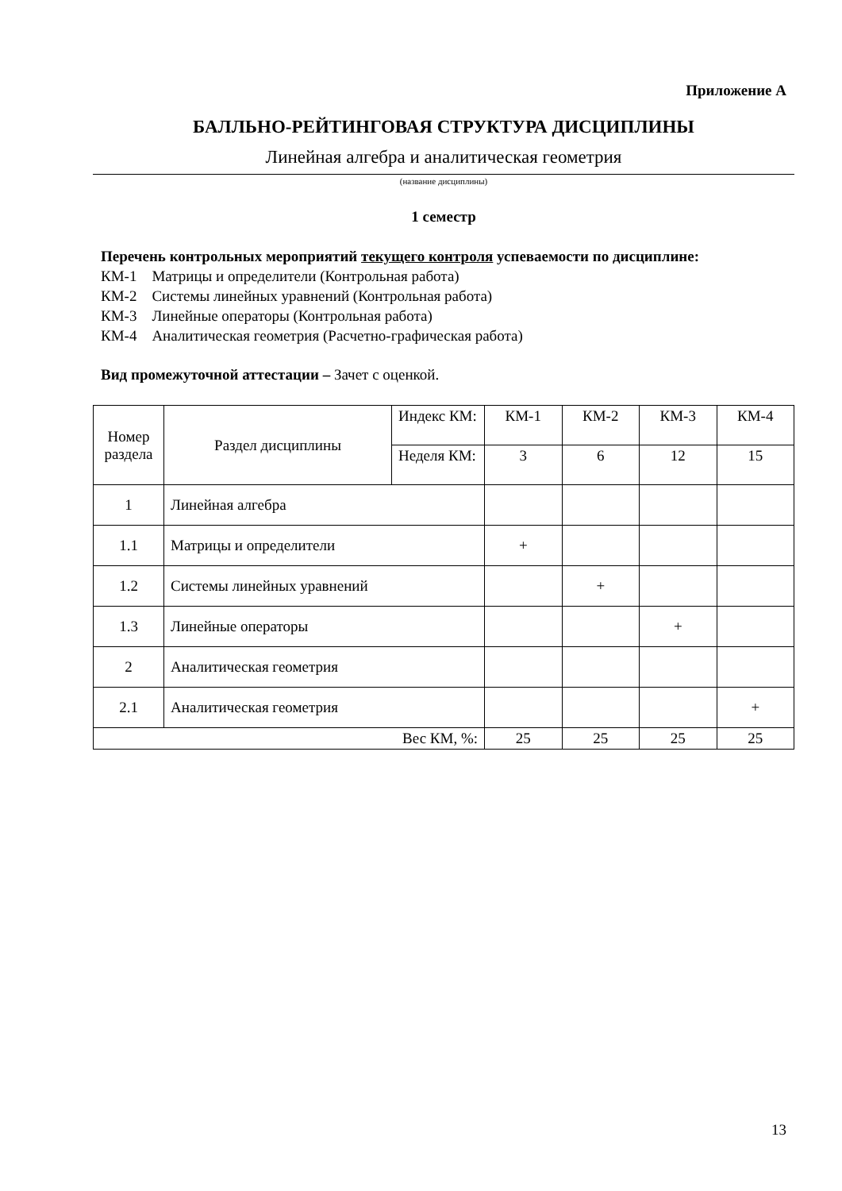Приложение А
БАЛЛЬНО-РЕЙТИНГОВАЯ СТРУКТУРА ДИСЦИПЛИНЫ
Линейная алгебра и аналитическая геометрия
(название дисциплины)
1 семестр
Перечень контрольных мероприятий текущего контроля успеваемости по дисциплине:
КМ-1 Матрицы и определители (Контрольная работа)
КМ-2 Системы линейных уравнений (Контрольная работа)
КМ-3 Линейные операторы (Контрольная работа)
КМ-4 Аналитическая геометрия (Расчетно-графическая работа)
Вид промежуточной аттестации – Зачет с оценкой.
| Номер раздела | Раздел дисциплины | Индекс КМ: | КМ-1 | КМ-2 | КМ-3 | КМ-4 |
| | | Неделя КМ: | 3 | 6 | 12 | 15 |
| 1 | Линейная алгебра | | | | | |
| 1.1 | Матрицы и определители | | + | | | |
| 1.2 | Системы линейных уравнений | | | + | | |
| 1.3 | Линейные операторы | | | | + | |
| 2 | Аналитическая геометрия | | | | | |
| 2.1 | Аналитическая геометрия | | | | | + |
| Вес КМ, %: | | | 25 | 25 | 25 | 25 |
13